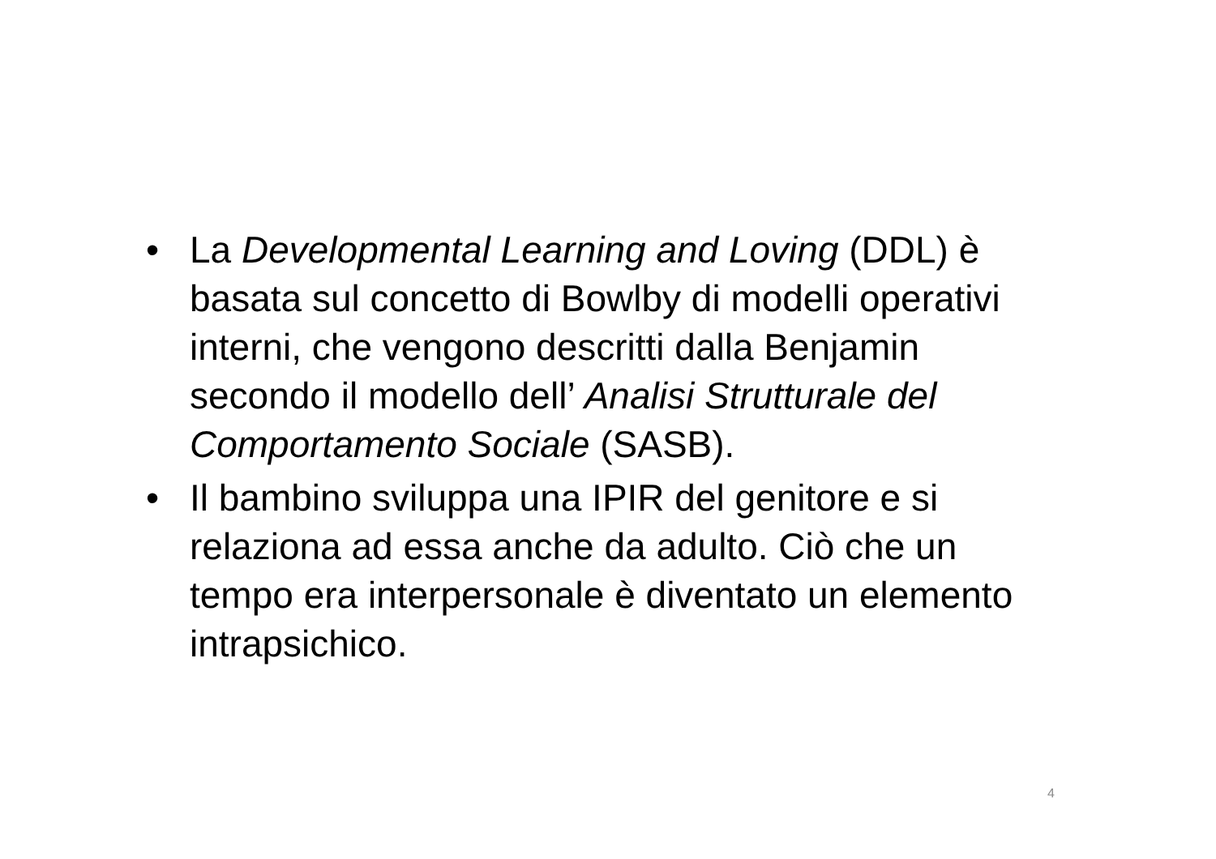• La Developmental Learning and Loving (DDL) è basata sul concetto di Bowlby di modelli operativi interni, che vengono descritti dalla Benjamin secondo il modello dell’ Analisi Strutturale del Comportamento Sociale (SASB).
• Il bambino sviluppa una IPIR del genitore e si relaziona ad essa anche da adulto. Ciò che un tempo era interpersonale è diventato un elemento intrapsichico.
4